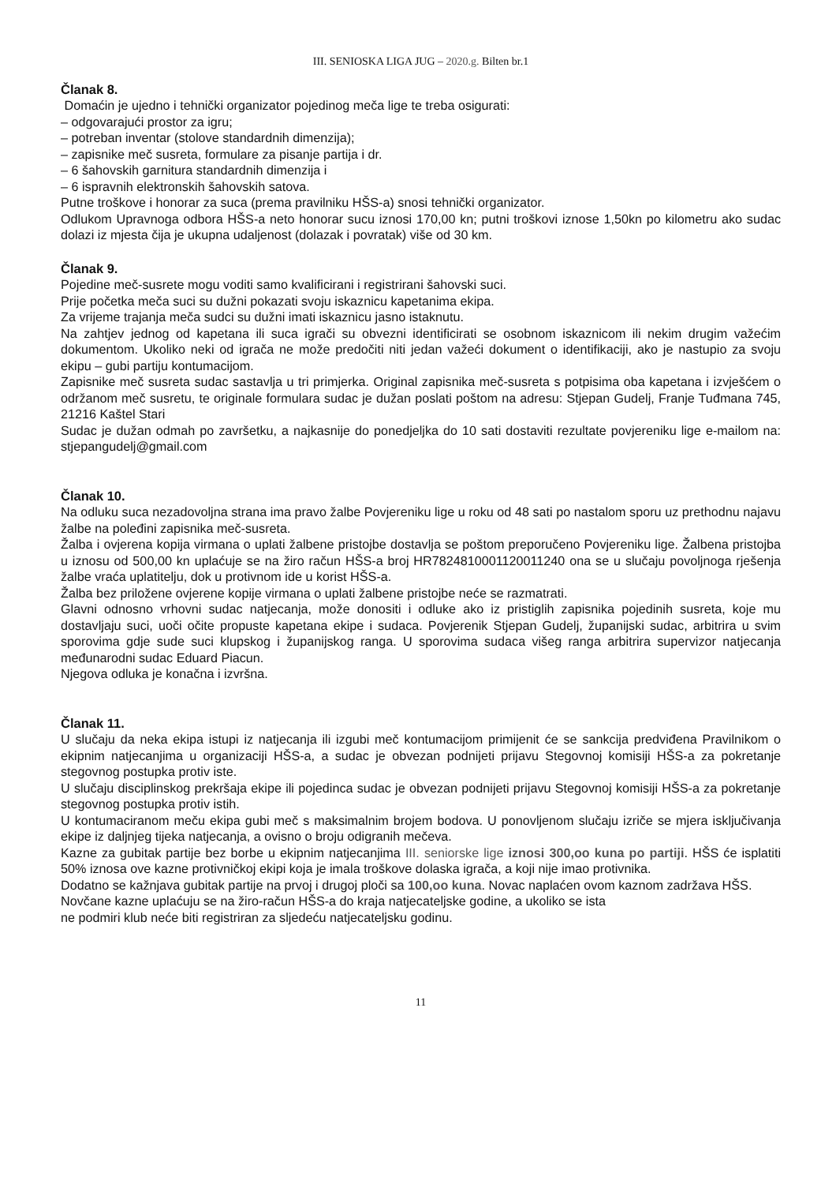III. SENIOSKA LIGA JUG – 2020.g. Bilten br.1
Članak 8.
Domaćin je ujedno i tehnički organizator pojedinog meča lige te treba osigurati:
– odgovarajući prostor za igru;
– potreban inventar (stolove standardnih dimenzija);
– zapisnike meč susreta, formulare za pisanje partija i dr.
– 6 šahovskih garnitura standardnih dimenzija i
– 6 ispravnih elektronskih šahovskih satova.
Putne troškove i honorar za suca (prema pravilniku HŠS-a) snosi tehnički organizator.
Odlukom Upravnoga odbora HŠS-a neto honorar sucu iznosi 170,00 kn; putni troškovi iznose 1,50kn po kilometru ako sudac dolazi iz mjesta čija je ukupna udaljenost (dolazak i povratak) više od 30 km.
Članak 9.
Pojedine meč-susrete mogu voditi samo kvalificirani i registrirani šahovski suci.
Prije početka meča suci su dužni pokazati svoju iskaznicu kapetanima ekipa.
Za vrijeme trajanja meča sudci su dužni imati iskaznicu jasno istaknutu.
Na zahtjev jednog od kapetana ili suca igrači su obvezni identificirati se osobnom iskaznicom ili nekim drugim važećim dokumentom. Ukoliko neki od igrača ne može predočiti niti jedan važeći dokument o identifikaciji, ako je nastupio za svoju ekipu – gubi partiju kontumacijom.
Zapisnike meč susreta sudac sastavlja u tri primjerka. Original zapisnika meč-susreta s potpisima oba kapetana i izvješćem o održanom meč susretu, te originale formulara sudac je dužan poslati poštom na adresu: Stjepan Gudelj, Franje Tuđmana 745, 21216 Kaštel Stari
Sudac je dužan odmah po završetku, a najkasnije do ponedjeljka do 10 sati dostaviti rezultate povjereniku lige e-mailom na: stjepangudelj@gmail.com
Članak 10.
Na odluku suca nezadovoljna strana ima pravo žalbe Povjereniku lige u roku od 48 sati po nastalom sporu uz prethodnu najavu žalbe na poleđini zapisnika meč-susreta.
Žalba i ovjerena kopija virmana o uplati žalbene pristojbe dostavlja se poštom preporučeno Povjereniku lige. Žalbena pristojba u iznosu od 500,00 kn uplaćuje se na žiro račun HŠS-a broj HR7824810001120011240 ona se u slučaju povoljnoga rješenja žalbe vraća uplatitelju, dok u protivnom ide u korist HŠS-a.
Žalba bez priložene ovjerene kopije virmana o uplati žalbene pristojbe neće se razmatrati.
Glavni odnosno vrhovni sudac natjecanja, može donositi i odluke ako iz pristiglih zapisnika pojedinih susreta, koje mu dostavljaju suci, uoči očite propuste kapetana ekipe i sudaca. Povjerenik Stjepan Gudelj, županijski sudac, arbitrira u svim sporovima gdje sude suci klupskog i županijskog ranga. U sporovima sudaca višeg ranga arbitrira supervizor natjecanja međunarodni sudac Eduard Piacun.
Njegova odluka je konačna i izvršna.
Članak 11.
U slučaju da neka ekipa istupi iz natjecanja ili izgubi meč kontumacijom primijenit će se sankcija predviđena Pravilnikom o ekipnim natjecanjima u organizaciji HŠS-a, a sudac je obvezan podnijeti prijavu Stegovnoj komisiji HŠS-a za pokretanje stegovnog postupka protiv iste.
U slučaju disciplinskog prekršaja ekipe ili pojedinca sudac je obvezan podnijeti prijavu Stegovnoj komisiji HŠS-a za pokretanje stegovnog postupka protiv istih.
U kontumaciranom meču ekipa gubi meč s maksimalnim brojem bodova. U ponovljenom slučaju izriče se mjera isključivanja ekipe iz daljnjeg tijeka natjecanja, a ovisno o broju odigranih mečeva.
Kazne za gubitak partije bez borbe u ekipnim natjecanjima III. seniorske lige iznosi 300,oo kuna po partiji. HŠS će isplatiti 50% iznosa ove kazne protivničkoj ekipi koja je imala troškove dolaska igrača, a koji nije imao protivnika.
Dodatno se kažnjava gubitak partije na prvoj i drugoj ploči sa 100,oo kuna. Novac naplaćen ovom kaznom zadržava HŠS.
Novčane kazne uplaćuju se na žiro-račun HŠS-a do kraja natjecateljske godine, a ukoliko se ista
ne podmiri klub neće biti registriran za sljedeću natjecateljsku godinu.
11